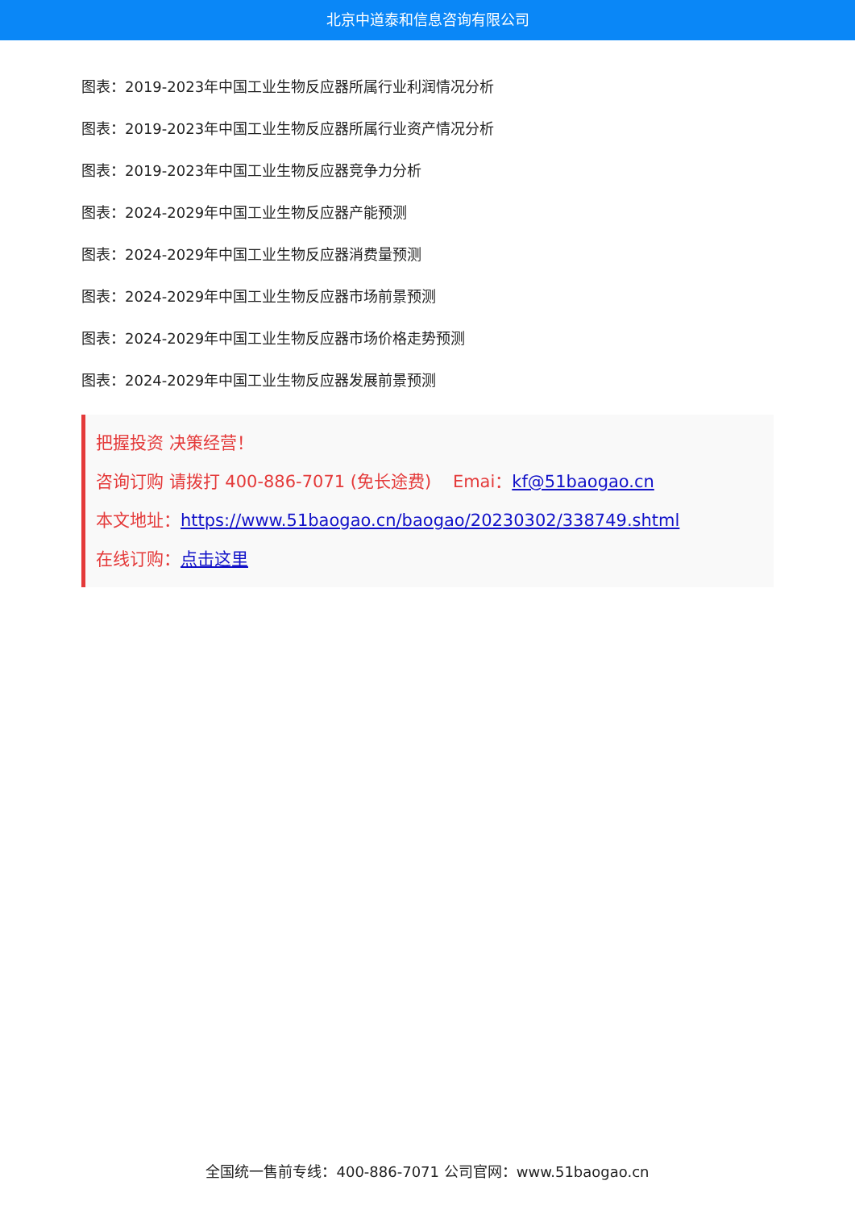北京中道泰和信息咨询有限公司
图表：2019-2023年中国工业生物反应器所属行业利润情况分析
图表：2019-2023年中国工业生物反应器所属行业资产情况分析
图表：2019-2023年中国工业生物反应器竞争力分析
图表：2024-2029年中国工业生物反应器产能预测
图表：2024-2029年中国工业生物反应器消费量预测
图表：2024-2029年中国工业生物反应器市场前景预测
图表：2024-2029年中国工业生物反应器市场价格走势预测
图表：2024-2029年中国工业生物反应器发展前景预测
把握投资 决策经营！
咨询订购 请拨打 400-886-7071 (免长途费) Emai：kf@51baogao.cn
本文地址：https://www.51baogao.cn/baogao/20230302/338749.shtml
在线订购：点击这里
全国统一售前专线：400-886-7071 公司官网：www.51baogao.cn